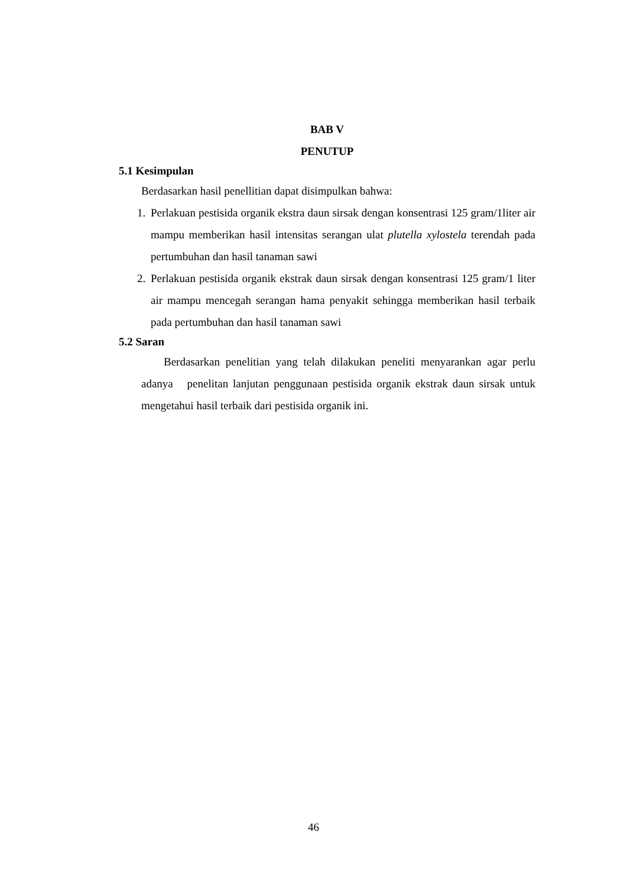BAB V
PENUTUP
5.1 Kesimpulan
Berdasarkan hasil penellitian dapat disimpulkan bahwa:
1. Perlakuan pestisida organik ekstra daun sirsak dengan konsentrasi 125 gram/1liter air mampu memberikan hasil intensitas serangan ulat plutella xylostela terendah pada pertumbuhan dan hasil tanaman sawi
2. Perlakuan pestisida organik ekstrak daun sirsak dengan konsentrasi 125 gram/1 liter air mampu mencegah serangan hama penyakit sehingga memberikan hasil terbaik pada pertumbuhan dan hasil tanaman sawi
5.2 Saran
Berdasarkan penelitian yang telah dilakukan peneliti menyarankan agar perlu adanya penelitan lanjutan penggunaan pestisida organik ekstrak daun sirsak untuk mengetahui hasil terbaik dari pestisida organik ini.
46